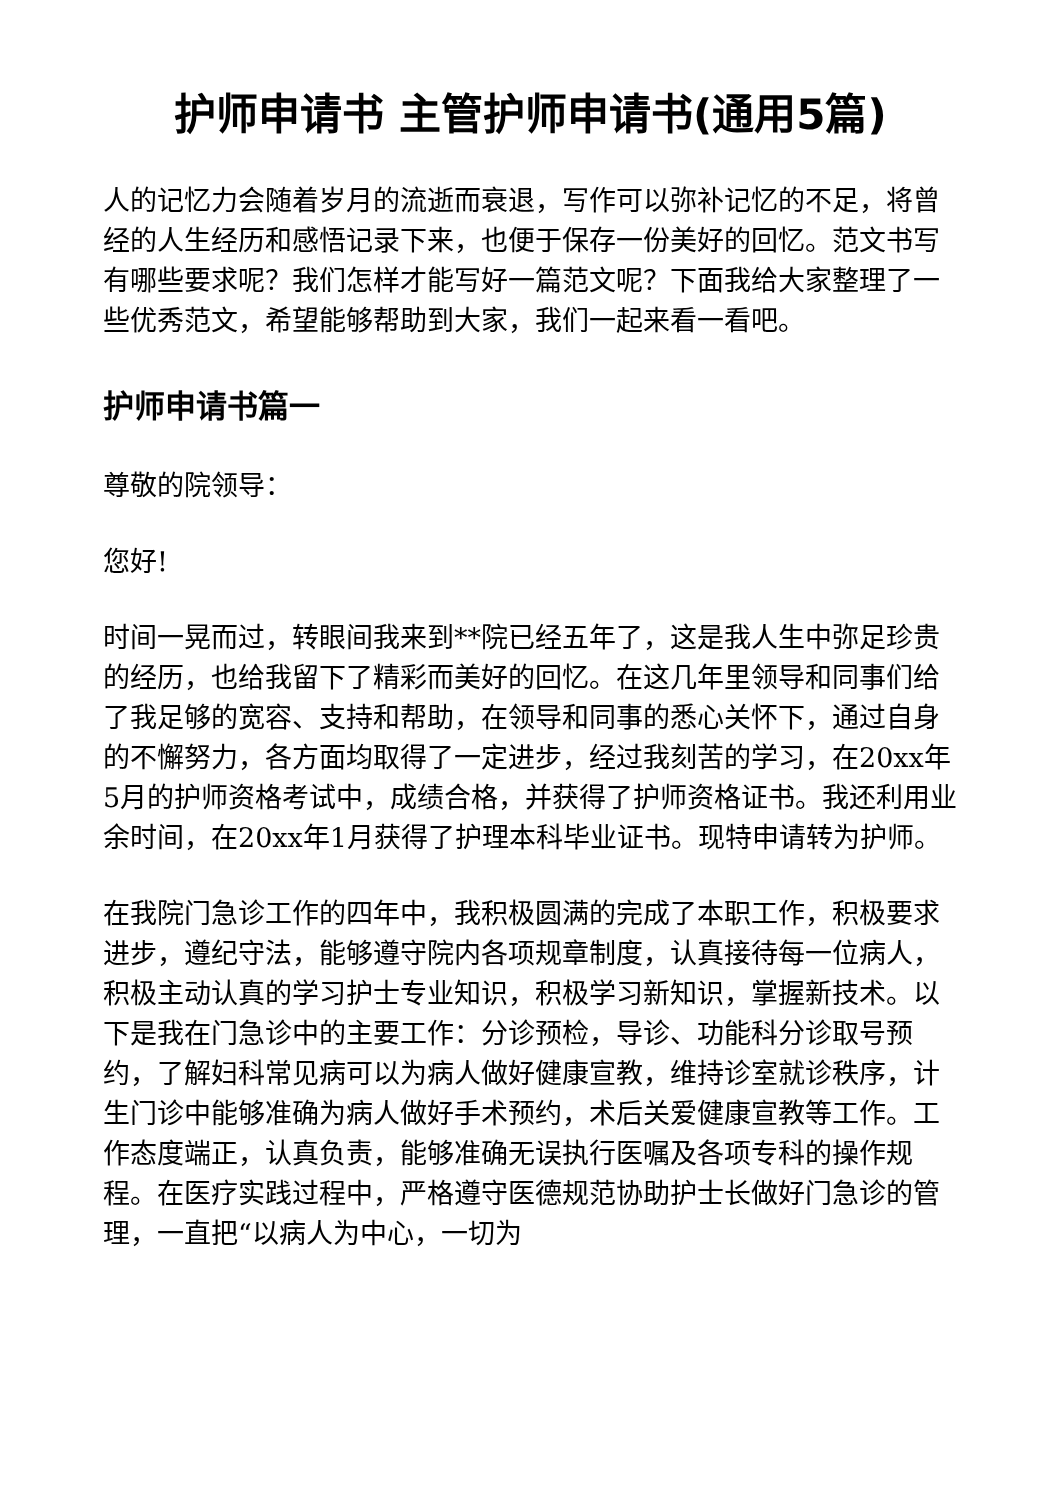护师申请书 主管护师申请书(通用5篇)
人的记忆力会随着岁月的流逝而衰退，写作可以弥补记忆的不足，将曾经的人生经历和感悟记录下来，也便于保存一份美好的回忆。范文书写有哪些要求呢？我们怎样才能写好一篇范文呢？下面我给大家整理了一些优秀范文，希望能够帮助到大家，我们一起来看一看吧。
护师申请书篇一
尊敬的院领导：
您好!
时间一晃而过，转眼间我来到**院已经五年了，这是我人生中弥足珍贵的经历，也给我留下了精彩而美好的回忆。在这几年里领导和同事们给了我足够的宽容、支持和帮助，在领导和同事的悉心关怀下，通过自身的不懈努力，各方面均取得了一定进步，经过我刻苦的学习，在20xx年5月的护师资格考试中，成绩合格，并获得了护师资格证书。我还利用业余时间，在20xx年1月获得了护理本科毕业证书。现特申请转为护师。
在我院门急诊工作的四年中，我积极圆满的完成了本职工作，积极要求进步，遵纪守法，能够遵守院内各项规章制度，认真接待每一位病人，积极主动认真的学习护士专业知识，积极学习新知识，掌握新技术。以下是我在门急诊中的主要工作：分诊预检，导诊、功能科分诊取号预约，了解妇科常见病可以为病人做好健康宣教，维持诊室就诊秩序，计生门诊中能够准确为病人做好手术预约，术后关爱健康宣教等工作。工作态度端正，认真负责，能够准确无误执行医嘱及各项专科的操作规程。在医疗实践过程中，严格遵守医德规范协助护士长做好门急诊的管理，一直把“以病人为中心，一切为